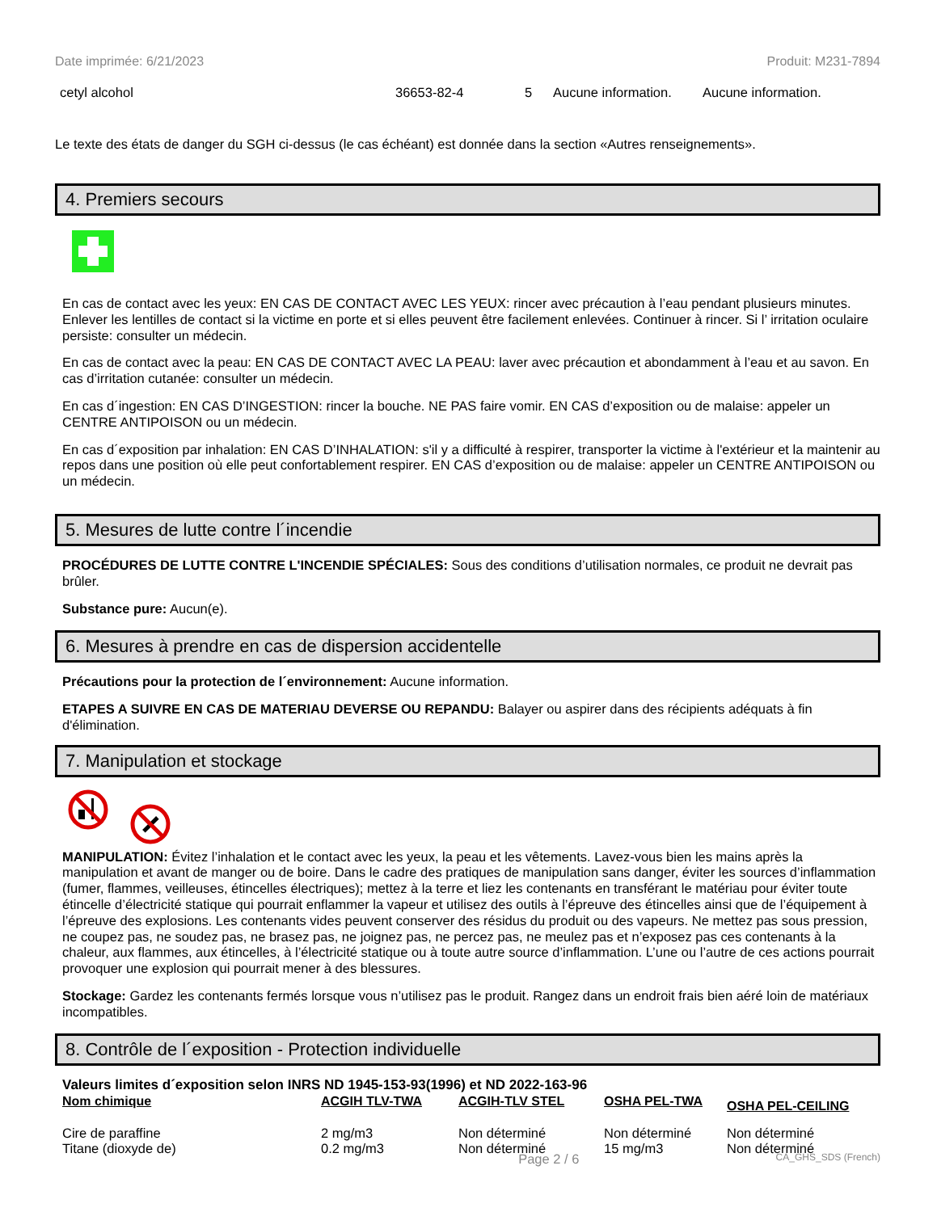Date imprimée: 6/21/2023 Produit: M231-7894
| cetyl alcohol | 36653-82-4 | 5 | Aucune information. | Aucune information. |
Le texte des états de danger du SGH ci-dessus (le cas échéant) est donnée dans la section «Autres renseignements».
4. Premiers secours
En cas de contact avec les yeux: EN CAS DE CONTACT AVEC LES YEUX: rincer avec précaution à l’eau pendant plusieurs minutes. Enlever les lentilles de contact si la victime en porte et si elles peuvent être facilement enlevées. Continuer à rincer. Si l’ irritation oculaire persiste: consulter un médecin.
En cas de contact avec la peau: EN CAS DE CONTACT AVEC LA PEAU: laver avec précaution et abondamment à l’eau et au savon. En cas d’irritation cutanée: consulter un médecin.
En cas d´ingestion: EN CAS D’INGESTION: rincer la bouche. NE PAS faire vomir. EN CAS d’exposition ou de malaise: appeler un CENTRE ANTIPOISON ou un médecin.
En cas d´exposition par inhalation: EN CAS D’INHALATION: s'il y a difficulté à respirer, transporter la victime à l'extérieur et la maintenir au repos dans une position où elle peut confortablement respirer. EN CAS d’exposition ou de malaise: appeler un CENTRE ANTIPOISON ou un médecin.
5. Mesures de lutte contre l´incendie
PROCÉDURES DE LUTTE CONTRE L'INCENDIE SPÉCIALES: Sous des conditions d’utilisation normales, ce produit ne devrait pas brûler.
Substance pure: Aucun(e).
6. Mesures à prendre en cas de dispersion accidentelle
Précautions pour la protection de l´environnement: Aucune information.
ETAPES A SUIVRE EN CAS DE MATERIAU DEVERSE OU REPANDU: Balayer ou aspirer dans des récipients adéquats à fin d'élimination.
7. Manipulation et stockage
MANIPULATION: Évitez l’inhalation et le contact avec les yeux, la peau et les vêtements. Lavez-vous bien les mains après la manipulation et avant de manger ou de boire. Dans le cadre des pratiques de manipulation sans danger, éviter les sources d’inflammation (fumer, flammes, veilleuses, étincelles électriques); mettez à la terre et liez les contenants en transférant le matériau pour éviter toute étincelle d’électricité statique qui pourrait enflammer la vapeur et utilisez des outils à l’épreuve des étincelles ainsi que de l’équipement à l’épreuve des explosions. Les contenants vides peuvent conserver des résidus du produit ou des vapeurs. Ne mettez pas sous pression, ne coupez pas, ne soudez pas, ne brasez pas, ne joignez pas, ne percez pas, ne meulez pas et n’exposez pas ces contenants à la chaleur, aux flammes, aux étincelles, à l’électricité statique ou à toute autre source d’inflammation. L’une ou l’autre de ces actions pourrait provoquer une explosion qui pourrait mener à des blessures.
Stockage: Gardez les contenants fermés lorsque vous n’utilisez pas le produit. Rangez dans un endroit frais bien aéré loin de matériaux incompatibles.
8. Contrôle de l´exposition - Protection individuelle
Valeurs limites d´exposition selon INRS ND 1945-153-93(1996) et ND 2022-163-96
| Nom chimique | ACGIH TLV-TWA | ACGIH-TLV STEL | OSHA PEL-TWA | OSHA PEL-CEILING |
| --- | --- | --- | --- | --- |
| Cire de paraffine | 2 mg/m3 | Non déterminé | Non déterminé | Non déterminé |
| Titane (dioxyde de) | 0.2 mg/m3 | Non déterminé | 15 mg/m3 | Non déterminé |
Page 2 / 6 CA_GHS_SDS (French)